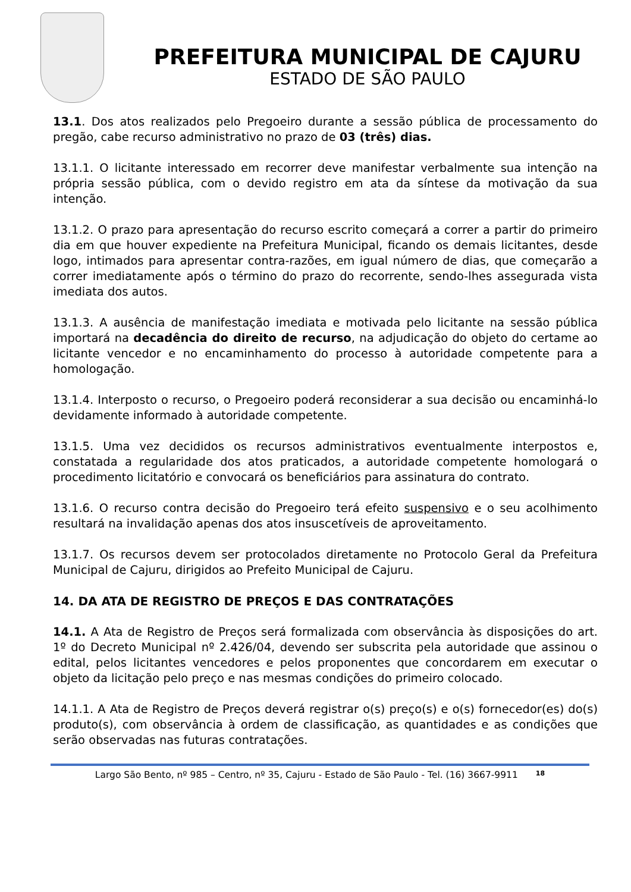PREFEITURA MUNICIPAL DE CAJURU
ESTADO DE SÃO PAULO
13.1. Dos atos realizados pelo Pregoeiro durante a sessão pública de processamento do pregão, cabe recurso administrativo no prazo de 03 (três) dias.
13.1.1. O licitante interessado em recorrer deve manifestar verbalmente sua intenção na própria sessão pública, com o devido registro em ata da síntese da motivação da sua intenção.
13.1.2. O prazo para apresentação do recurso escrito começará a correr a partir do primeiro dia em que houver expediente na Prefeitura Municipal, ficando os demais licitantes, desde logo, intimados para apresentar contra-razões, em igual número de dias, que começarão a correr imediatamente após o término do prazo do recorrente, sendo-lhes assegurada vista imediata dos autos.
13.1.3. A ausência de manifestação imediata e motivada pelo licitante na sessão pública importará na decadência do direito de recurso, na adjudicação do objeto do certame ao licitante vencedor e no encaminhamento do processo à autoridade competente para a homologação.
13.1.4. Interposto o recurso, o Pregoeiro poderá reconsiderar a sua decisão ou encaminhá-lo devidamente informado à autoridade competente.
13.1.5. Uma vez decididos os recursos administrativos eventualmente interpostos e, constatada a regularidade dos atos praticados, a autoridade competente homologará o procedimento licitatório e convocará os beneficiários para assinatura do contrato.
13.1.6. O recurso contra decisão do Pregoeiro terá efeito suspensivo e o seu acolhimento resultará na invalidação apenas dos atos insuscetíveis de aproveitamento.
13.1.7. Os recursos devem ser protocolados diretamente no Protocolo Geral da Prefeitura Municipal de Cajuru, dirigidos ao Prefeito Municipal de Cajuru.
14. DA ATA DE REGISTRO DE PREÇOS E DAS CONTRATAÇÕES
14.1. A Ata de Registro de Preços será formalizada com observância às disposições do art. 1º do Decreto Municipal nº 2.426/04, devendo ser subscrita pela autoridade que assinou o edital, pelos licitantes vencedores e pelos proponentes que concordarem em executar o objeto da licitação pelo preço e nas mesmas condições do primeiro colocado.
14.1.1. A Ata de Registro de Preços deverá registrar o(s) preço(s) e o(s) fornecedor(es) do(s) produto(s), com observância à ordem de classificação, as quantidades e as condições que serão observadas nas futuras contratações.
Largo São Bento, nº 985 – Centro, nº 35, Cajuru - Estado de São Paulo - Tel. (16) 3667-9911 18